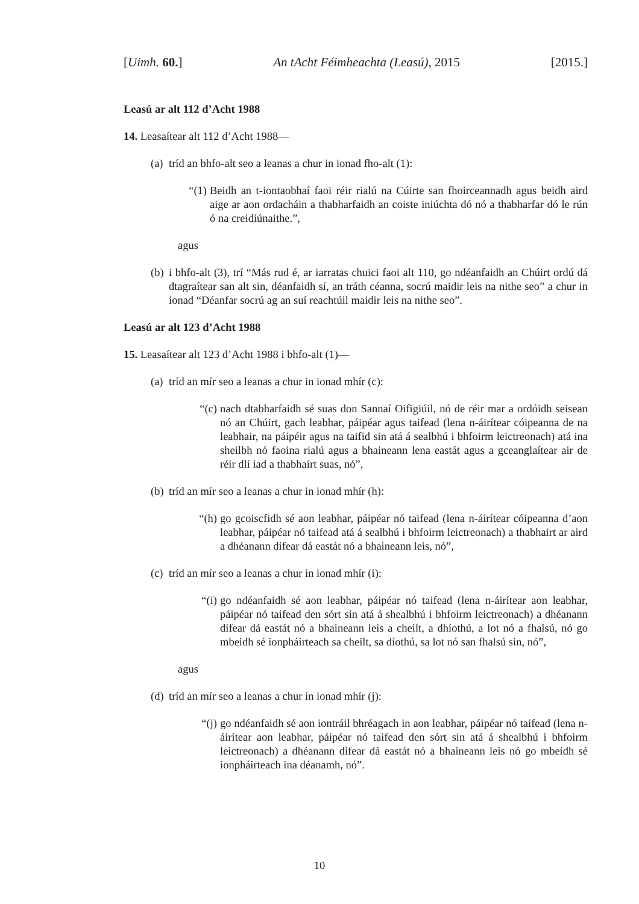[Uimh. 60.] An tAcht Féimheachta (Leasú), 2015 [2015.]
Leasú ar alt 112 d’Acht 1988
14. Leasaítear alt 112 d’Acht 1988—
(a) tríd an bhfo-alt seo a leanas a chur in ionad fho-alt (1):
“(1) Beidh an t-iontaobhaí faoi réir rialú na Cúirte san fhoirceannadh agus beidh aird aige ar aon ordacháin a thabharfaidh an coiste iniúchta dó nó a thabharfar dó le rún ó na creidiúnaithe.”,
agus
(b) i bhfo-alt (3), trí “Más rud é, ar iarratas chuici faoi alt 110, go ndéanfaidh an Chúirt ordú dá dtagraítear san alt sin, déanfaidh sí, an tráth céanna, socrú maidir leis na nithe seo” a chur in ionad “Déanfar socrú ag an suí reachtúil maidir leis na nithe seo”.
Leasú ar alt 123 d’Acht 1988
15. Leasaítear alt 123 d’Acht 1988 i bhfo-alt (1)—
(a) tríd an mír seo a leanas a chur in ionad mhír (c):
“(c) nach dtabharfaidh sé suas don Sannaí Oifigiúil, nó de réir mar a ordóidh seisean nó an Chúirt, gach leabhar, páipéar agus taifead (lena n-áirítear cóipeanna de na leabhair, na páipéir agus na taifid sin atá á sealbhú i bhfoirm leictreonach) atá ina sheilbh nó faoina rialú agus a bhaineann lena eastát agus a gceanglaítear air de réir dlí iad a thabhairt suas, nó”,
(b) tríd an mír seo a leanas a chur in ionad mhír (h):
“(h) go gcoiscfidh sé aon leabhar, páipéar nó taifead (lena n-áirítear cóipeanna d’aon leabhar, páipéar nó taifead atá á sealbhú i bhfoirm leictreonach) a thabhairt ar aird a dhéanann difear dá eastát nó a bhaineann leis, nó”,
(c) tríd an mír seo a leanas a chur in ionad mhír (i):
“(i) go ndéanfaidh sé aon leabhar, páipéar nó taifead (lena n-áirítear aon leabhar, páipéar nó taifead den sórt sin atá á shealbhú i bhfoirm leictreonach) a dhéanann difear dá eastát nó a bhaineann leis a cheilt, a dhíothú, a lot nó a fhalsú, nó go mbeidh sé ionpháirteach sa cheilt, sa díothú, sa lot nó san fhalsú sin, nó”,
agus
(d) tríd an mír seo a leanas a chur in ionad mhír (j):
“(j) go ndéanfaidh sé aon iontráil bhréagach in aon leabhar, páipéar nó taifead (lena n-áirítear aon leabhar, páipéar nó taifead den sórt sin atá á shealbhú i bhfoirm leictreonach) a dhéanann difear dá eastát nó a bhaineann leis nó go mbeidh sé ionpháirteach ina déanamh, nó”.
10